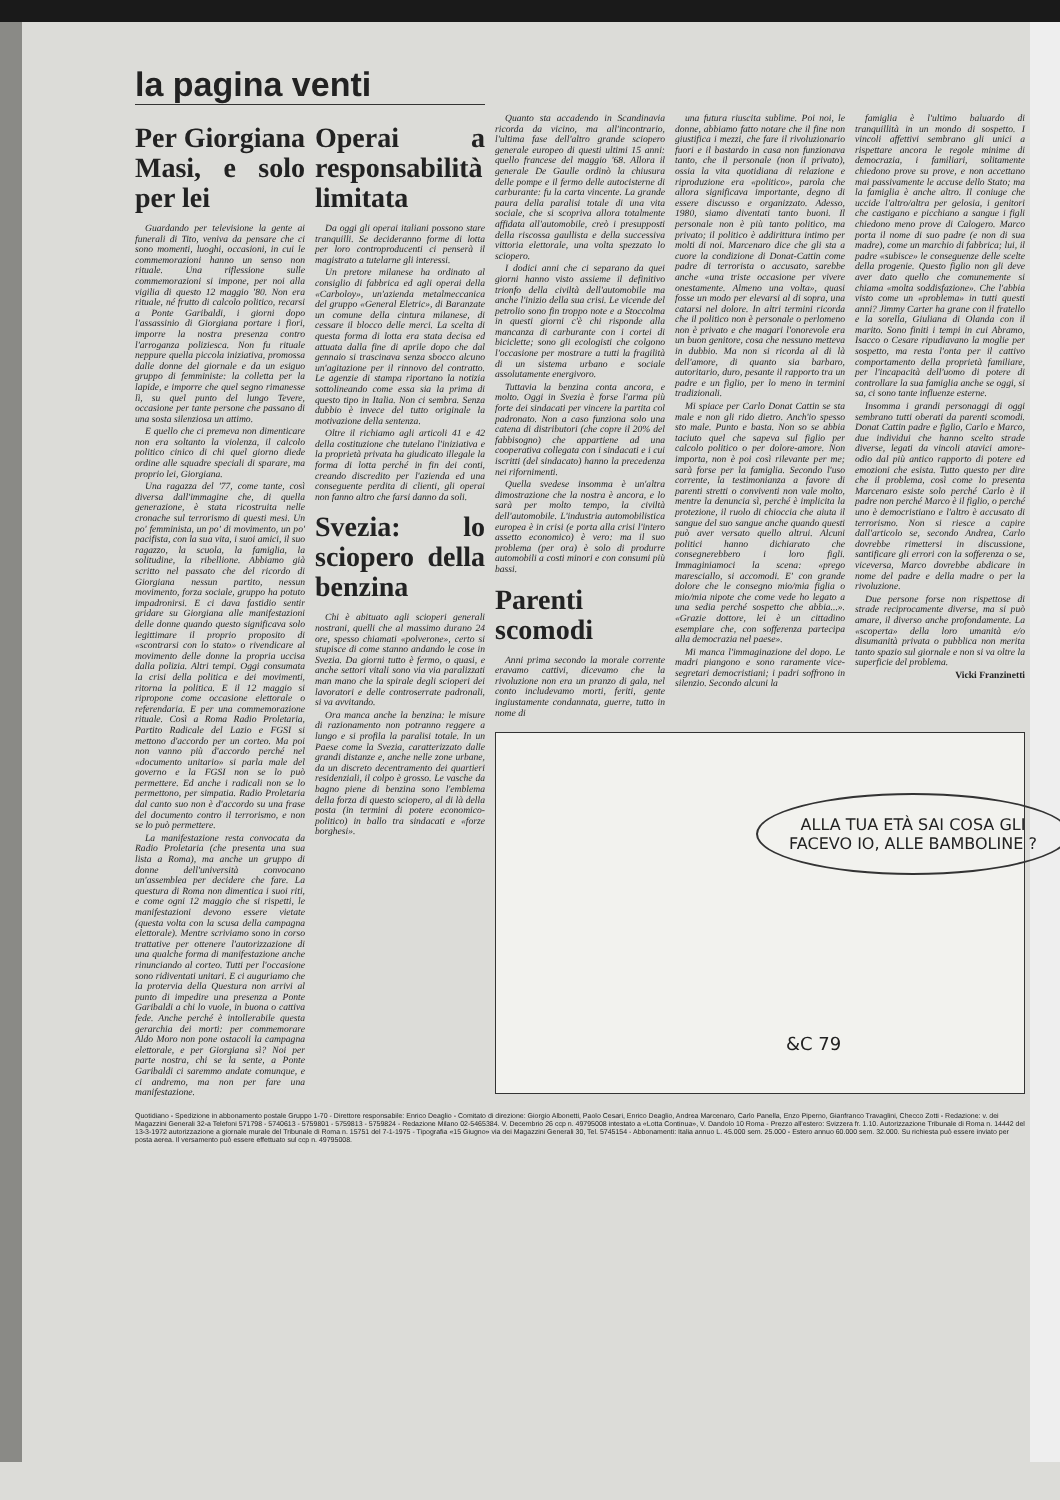la pagina venti
Per Giorgiana Masi, e solo per lei
Guardando per televisione la gente ai funerali di Tito, veniva da pensare che ci sono momenti, luoghi, occasioni, in cui le commemorazioni hanno un senso non rituale. Una riflessione sulle commemorazioni si impone, per noi alla vigilia di questo 12 maggio '80. Non era rituale, né frutto di calcolo politico, recarsi a Ponte Garibaldi, i giorni dopo l'assassinio di Giorgiana portare i fiori, imporre la nostra presenza contro l'arroganza poliziesca. Non fu rituale neppure quella piccola iniziativa, promossa dalle donne del giornale e da un esiguo gruppo di femministe: la colletta per la lapide, e imporre che quel segno rimanesse lì, su quel punto del lungo Tevere, occasione per tante persone che passano di una sosta silenziosa un attimo.
E quello che ci premeva non dimenticare non era soltanto la violenza, il calcolo politico cinico di chi quel giorno diede ordine alle squadre speciali di sparare, ma proprio lei, Giorgiana.
Una ragazza del '77, come tante, così diversa dall'immagine che, di quella generazione, è stata ricostruita nelle cronache sul terrorismo di questi mesi. Un po' femminista, un po' di movimento, un po' pacifista, con la sua vita, i suoi amici, il suo ragazzo, la scuola, la famiglia, la solitudine, la ribellione. Abbiamo già scritto nel passato che del ricordo di Giorgiana nessun partito, nessun movimento, forza sociale, gruppo ha potuto impadronirsi. E ci dava fastidio sentir gridare su Giorgiana alle manifestazioni delle donne quando questo significava solo legittimare il proprio proposito di «scontrarsi con lo stato» o rivendicare al movimento delle donne la propria uccisa dalla polizia. Altri tempi. Oggi consumata la crisi della politica e dei movimenti, ritorna la politica. E il 12 maggio si ripropone come occasione elettorale o referendaria. E per una commemorazione rituale. Così a Roma Radio Proletaria, Partito Radicale del Lazio e FGSI si mettono d'accordo per un corteo. Ma poi non vanno più d'accordo perché nel «documento unitario» si parla male del governo e la FGSI non se lo può permettere. Ed anche i radicali non se lo permettono, per simpatia. Radio Proletaria dal canto suo non è d'accordo su una frase del documento contro il terrorismo, e non se lo può permettere.
La manifestazione resta convocata da Radio Proletaria (che presenta una sua lista a Roma), ma anche un gruppo di donne dell'università convocano un'assemblea per decidere che fare. La questura di Roma non dimentica i suoi riti, e come ogni 12 maggio che si rispetti, le manifestazioni devono essere vietate (questa volta con la scusa della campagna elettorale). Mentre scriviamo sono in corso trattative per ottenere l'autorizzazione di una qualche forma di manifestazione anche rinunciando al corteo. Tutti per l'occasione sono ridiventati unitari. E ci auguriamo che la protervia della Questura non arrivi al punto di impedire una presenza a Ponte Garibaldi a chi lo vuole, in buona o cattiva fede. Anche perché è intollerabile questa gerarchia dei morti: per commemorare Aldo Moro non pone ostacoli la campagna elettorale, e per Giorgiana sì? Noi per parte nostra, chi se la sente, a Ponte Garibaldi ci saremmo andate comunque, e ci andremo, ma non per fare una manifestazione.
Operai a responsabilità limitata
Da oggi gli operai italiani possono stare tranquilli. Se decideranno forme di lotta per loro controproducenti ci penserà il magistrato a tutelarne gli interessi.
Un pretore milanese ha ordinato al consiglio di fabbrica ed agli operai della «Carboloy», un'azienda metalmeccanica del gruppo «General Eletric», di Baranzate un comune della cintura milanese, di cessare il blocco delle merci. La scelta di questa forma di lotta era stata decisa ed attuata dalla fine di aprile dopo che dal gennaio si trascinava senza sbocco alcuno un'agitazione per il rinnovo del contratto. Le agenzie di stampa riportano la notizia sottolineando come essa sia la prima di questo tipo in Italia. Non ci sembra. Senza dubbio è invece del tutto originale la motivazione della sentenza.
Oltre il richiamo agli articoli 41 e 42 della costituzione che tutelano l'iniziativa e la proprietà privata ha giudicato illegale la forma di lotta perché in fin dei conti, creando discredito per l'azienda ed una conseguente perdita di clienti, gli operai non fanno altro che farsi danno da soli.
Svezia: lo sciopero della benzina
Chi è abituato agli scioperi generali nostrani, quelli che al massimo durano 24 ore, spesso chiamati «polverone», certo si stupisce di come stanno andando le cose in Svezia. Da giorni tutto è fermo, o quasi, e anche settori vitali sono via via paralizzati man mano che la spirale degli scioperi dei lavoratori e delle controserrate padronali, si va avvitando.
Ora manca anche la benzina: le misure di razionamento non potranno reggere a lungo e si profila la paralisi totale. In un Paese come la Svezia, caratterizzato dalle grandi distanze e, anche nelle zone urbane, da un discreto decentramento dei quartieri residenziali, il colpo è grosso. Le vasche da bagno piene di benzina sono l'emblema della forza di questo sciopero, al di là della posta (in termini di potere economico-politico) in ballo tra sindacati e «forze borghesi».
Quanto sta accadendo in Scandinavia ricorda da vicino, ma all'incontrario, l'ultima fase dell'altro grande sciopero generale europeo di questi ultimi 15 anni: quello francese del maggio '68. Allora il generale De Gaulle ordinò la chiusura delle pompe e il fermo delle autocisterne di carburante: fu la carta vincente. La grande paura della paralisi totale di una vita sociale, che si scopriva allora totalmente affidata all'automobile, creò i presupposti della riscossa gaullista e della successiva vittoria elettorale, una volta spezzato lo sciopero.
I dodici anni che ci separano da quei giorni hanno visto assieme il definitivo trionfo della civiltà dell'automobile ma anche l'inizio della sua crisi. Le vicende del petrolio sono fin troppo note e a Stoccolma in questi giorni c'è chi risponde alla mancanza di carburante con i cortei di biciclette; sono gli ecologisti che colgono l'occasione per mostrare a tutti la fragilità di un sistema urbano e sociale assolutamente energivoro.
Tuttavia la benzina conta ancora, e molto. Oggi in Svezia è forse l'arma più forte dei sindacati per vincere la partita col padronato. Non a caso funziona solo una catena di distributori (che copre il 20% del fabbisogno) che appartiene ad una cooperativa collegata con i sindacati e i cui iscritti (del sindacato) hanno la precedenza nei rifornimenti.
Quella svedese insomma è un'altra dimostrazione che la nostra è ancora, e lo sarà per molto tempo, la civiltà dell'automobile. L'industria automobilistica europea è in crisi (e porta alla crisi l'intero assetto economico) è vero: ma il suo problema (per ora) è solo di produrre automobili a costi minori e con consumi più bassi.
Parenti scomodi
Anni prima secondo la morale corrente eravamo cattivi, dicevamo che la rivoluzione non era un pranzo di gala, nel conto includevamo morti, feriti, gente ingiustamente condannata, guerre, tutto in nome di
una futura riuscita sublime. Poi noi, le donne, abbiamo fatto notare che il fine non giustifica i mezzi, che fare il rivoluzionario fuori e il bastardo in casa non funzionava tanto, che il personale (non il privato), ossia la vita quotidiana di relazione e riproduzione era «politico», parola che allora significava importante, degno di essere discusso e organizzato. Adesso, 1980, siamo diventati tanto buoni. Il personale non è più tanto politico, ma privato; il politico è addirittura intimo per molti di noi. Marcenaro dice che gli sta a cuore la condizione di Donat-Cattin come padre di terrorista o accusato, sarebbe anche «una triste occasione per vivere onestamente. Almeno una volta», quasi fosse un modo per elevarsi al di sopra, una catarsi nel dolore. In altri termini ricorda che il politico non è personale o perlomeno non è privato e che magari l'onorevole era un buon genitore, cosa che nessuno metteva in dubbio. Ma non si ricorda al di là dell'amore, di quanto sia barbaro, autoritario, duro, pesante il rapporto tra un padre e un figlio, per lo meno in termini tradizionali.
Mi spiace per Carlo Donat Cattin se sta male e non gli rido dietro. Anch'io spesso sto male. Punto e basta. Non so se abbia taciuto quel che sapeva sul figlio per calcolo politico o per dolore-amore. Non importa, non è poi così rilevante per me; sarà forse per la famiglia. Secondo l'uso corrente, la testimonianza a favore di parenti stretti o conviventi non vale molto, mentre la denuncia sì, perché è implicita la protezione, il ruolo di chioccia che aiuta il sangue del suo sangue anche quando questi può aver versato quello altrui. Alcuni politici hanno dichiarato che consegnerebbero i loro figli. Immaginiamoci la scena: «prego maresciallo, si accomodi. E' con grande dolore che le consegno mio/mia figlia o mio/mia nipote che come vede ho legato a una sedia perché sospetto che abbia...». «Grazie dottore, lei è un cittadino esemplare che, con sofferenza partecipa alla democrazia nel paese».
Mi manca l'immaginazione del dopo. Le madri piangono e sono raramente vice-segretari democristiani; i padri soffrono in silenzio. Secondo alcuni la
famiglia è l'ultimo baluardo di tranquillità in un mondo di sospetto. I vincoli affettivi sembrano gli unici a rispettare ancora le regole minime di democrazia, i familiari, solitamente chiedono prove su prove, e non accettano mai passivamente le accuse dello Stato; ma la famiglia è anche altro. Il coniuge che uccide l'altro/altra per gelosia, i genitori che castigano e picchiano a sangue i figli chiedono meno prove di Calogero. Marco porta il nome di suo padre (e non di sua madre), come un marchio di fabbrica; lui, il padre «subisce» le conseguenze delle scelte della progenie. Questo figlio non gli deve aver dato quello che comunemente si chiama «molta soddisfazione». Che l'abbia visto come un «problema» in tutti questi anni? Jimmy Carter ha grane con il fratello e la sorella, Giuliana di Olanda con il marito. Sono finiti i tempi in cui Abramo, Isacco o Cesare ripudiavano la moglie per sospetto, ma resta l'onta per il cattivo comportamento della proprietà familiare, per l'incapacità dell'uomo di potere di controllare la sua famiglia anche se oggi, si sa, ci sono tante influenze esterne.
Insomma i grandi personaggi di oggi sembrano tutti oberati da parenti scomodi. Donat Cattin padre e figlio, Carlo e Marco, due individui che hanno scelto strade diverse, legati da vincoli atavici amore-odio dal più antico rapporto di potere ed emozioni che esista. Tutto questo per dire che il problema, così come lo presenta Marcenaro esiste solo perché Carlo è il padre non perché Marco è il figlio, o perché uno è democristiano e l'altro è accusato di terrorismo. Non si riesce a capire dall'articolo se, secondo Andrea, Carlo dovrebbe rimettersi in discussione, santificare gli errori con la sofferenza o se, viceversa, Marco dovrebbe abdicare in nome del padre e della madre o per la rivoluzione.
Due persone forse non rispettose di strade reciprocamente diverse, ma si può amare, il diverso anche profondamente. La «scoperta» della loro umanità e/o disumanità privata o pubblica non merita tanto spazio sul giornale e non si va oltre la superficie del problema.
Vicki Franzinetti
ALLA TUA ETÀ SAI COSA GLI FACEVO IO, ALLE BAMBOLINE ?
&C 79
Quotidiano - Spedizione in abbonamento postale Gruppo 1-70 - Direttore responsabile: Enrico Deaglio - Comitato di direzione: Giorgio Albonetti, Paolo Cesari, Enrico Deaglio, Andrea Marcenaro, Carlo Panella, Enzo Piperno, Gianfranco Travaglini, Checco Zotti - Redazione: v. dei Magazzini Generali 32-a Telefoni 571798 - 5740613 - 5759801 - 5759813 - 5759824 - Redazione Milano 02-5465384. V. Decembrio 26 ccp n. 49795008 intestato a «Lotta Continua», V. Dandolo 10 Roma - Prezzo all'estero: Svizzera fr. 1.10. Autorizzazione Tribunale di Roma n. 14442 del 13-3-1972 autorizzazione a giornale murale del Tribunale di Roma n. 15751 del 7-1-1975 - Tipografia «15 Giugno» via dei Magazzini Generali 30, Tel. 5745154 - Abbonamenti: Italia annuo L. 45.000 sem. 25.000 - Estero annuo 60.000 sem. 32.000. Su richiesta può essere inviato per posta aerea. Il versamento può essere effettuato sul ccp n. 49795008.